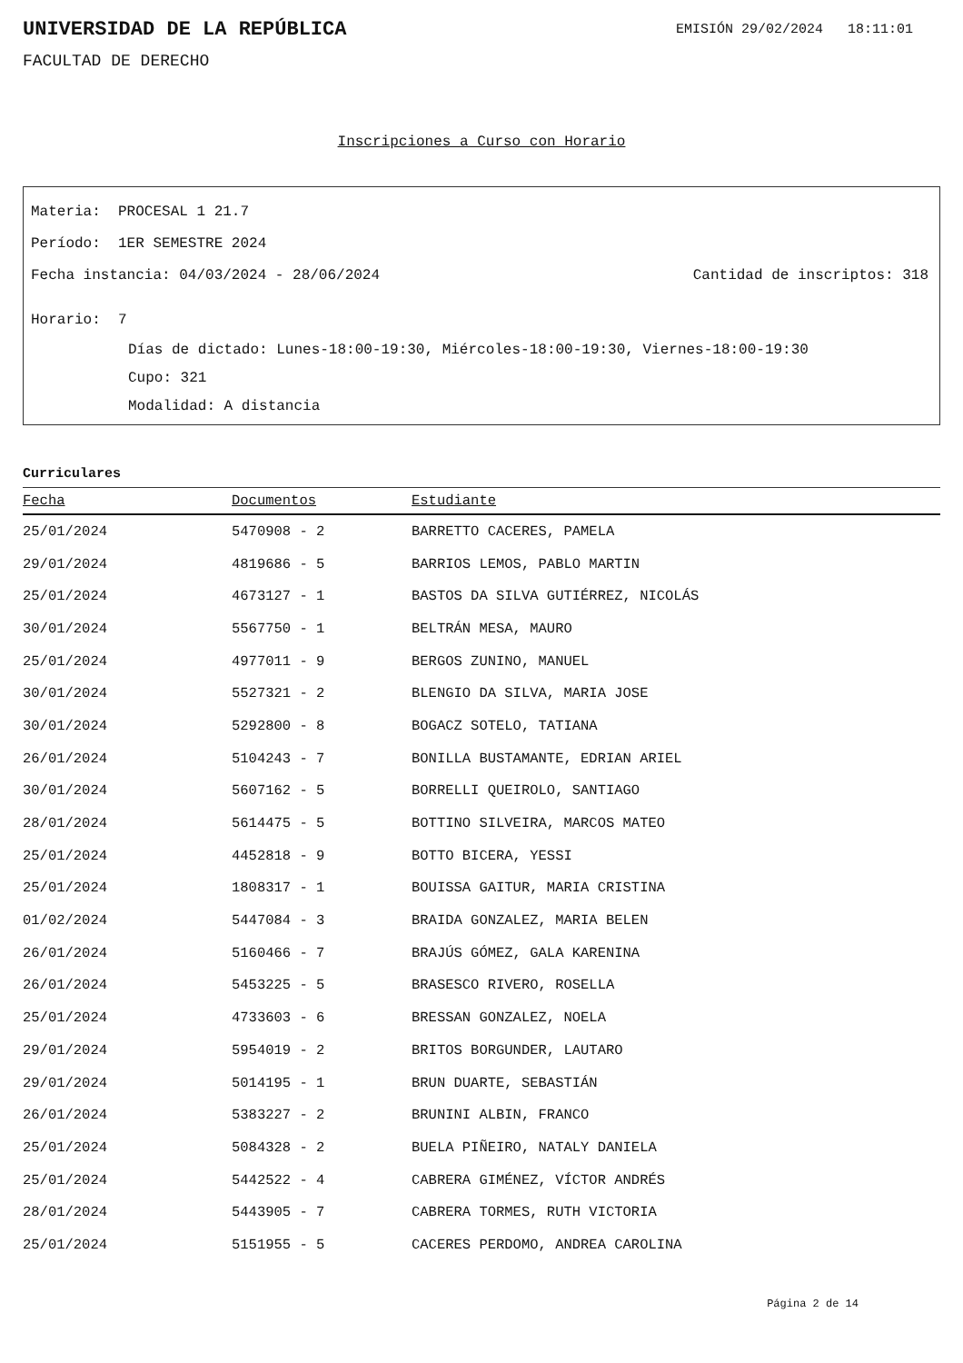UNIVERSIDAD DE LA REPÚBLICA
EMISIÓN 29/02/2024 18:11:01
FACULTAD DE DERECHO
Inscripciones a Curso con Horario
Materia: PROCESAL 1 21.7
Período: 1ER SEMESTRE 2024
Fecha instancia: 04/03/2024 - 28/06/2024 Cantidad de inscriptos: 318
Horario: 7
Días de dictado: Lunes-18:00-19:30, Miércoles-18:00-19:30, Viernes-18:00-19:30
Cupo: 321
Modalidad: A distancia
Curriculares
| Fecha | Documentos | Estudiante |
| --- | --- | --- |
| 25/01/2024 | 5470908 - 2 | BARRETTO CACERES, PAMELA |
| 29/01/2024 | 4819686 - 5 | BARRIOS LEMOS, PABLO MARTIN |
| 25/01/2024 | 4673127 - 1 | BASTOS DA SILVA GUTIÉRREZ, NICOLÁS |
| 30/01/2024 | 5567750 - 1 | BELTRÁN MESA, MAURO |
| 25/01/2024 | 4977011 - 9 | BERGOS ZUNINO, MANUEL |
| 30/01/2024 | 5527321 - 2 | BLENGIO DA SILVA, MARIA JOSE |
| 30/01/2024 | 5292800 - 8 | BOGACZ SOTELO, TATIANA |
| 26/01/2024 | 5104243 - 7 | BONILLA BUSTAMANTE, EDRIAN ARIEL |
| 30/01/2024 | 5607162 - 5 | BORRELLI QUEIROLO, SANTIAGO |
| 28/01/2024 | 5614475 - 5 | BOTTINO SILVEIRA, MARCOS MATEO |
| 25/01/2024 | 4452818 - 9 | BOTTO BICERA, YESSI |
| 25/01/2024 | 1808317 - 1 | BOUISSA GAITUR, MARIA CRISTINA |
| 01/02/2024 | 5447084 - 3 | BRAIDA GONZALEZ, MARIA BELEN |
| 26/01/2024 | 5160466 - 7 | BRAJÚS GÓMEZ, GALA KARENINA |
| 26/01/2024 | 5453225 - 5 | BRASESCO RIVERO, ROSELLA |
| 25/01/2024 | 4733603 - 6 | BRESSAN GONZALEZ, NOELA |
| 29/01/2024 | 5954019 - 2 | BRITOS BORGUNDER, LAUTARO |
| 29/01/2024 | 5014195 - 1 | BRUN DUARTE, SEBASTIÁN |
| 26/01/2024 | 5383227 - 2 | BRUNINI ALBIN, FRANCO |
| 25/01/2024 | 5084328 - 2 | BUELA PIÑEIRO, NATALY DANIELA |
| 25/01/2024 | 5442522 - 4 | CABRERA GIMÉNEZ, VÍCTOR ANDRÉS |
| 28/01/2024 | 5443905 - 7 | CABRERA TORMES, RUTH VICTORIA |
| 25/01/2024 | 5151955 - 5 | CACERES PERDOMO, ANDREA CAROLINA |
Página 2 de 14